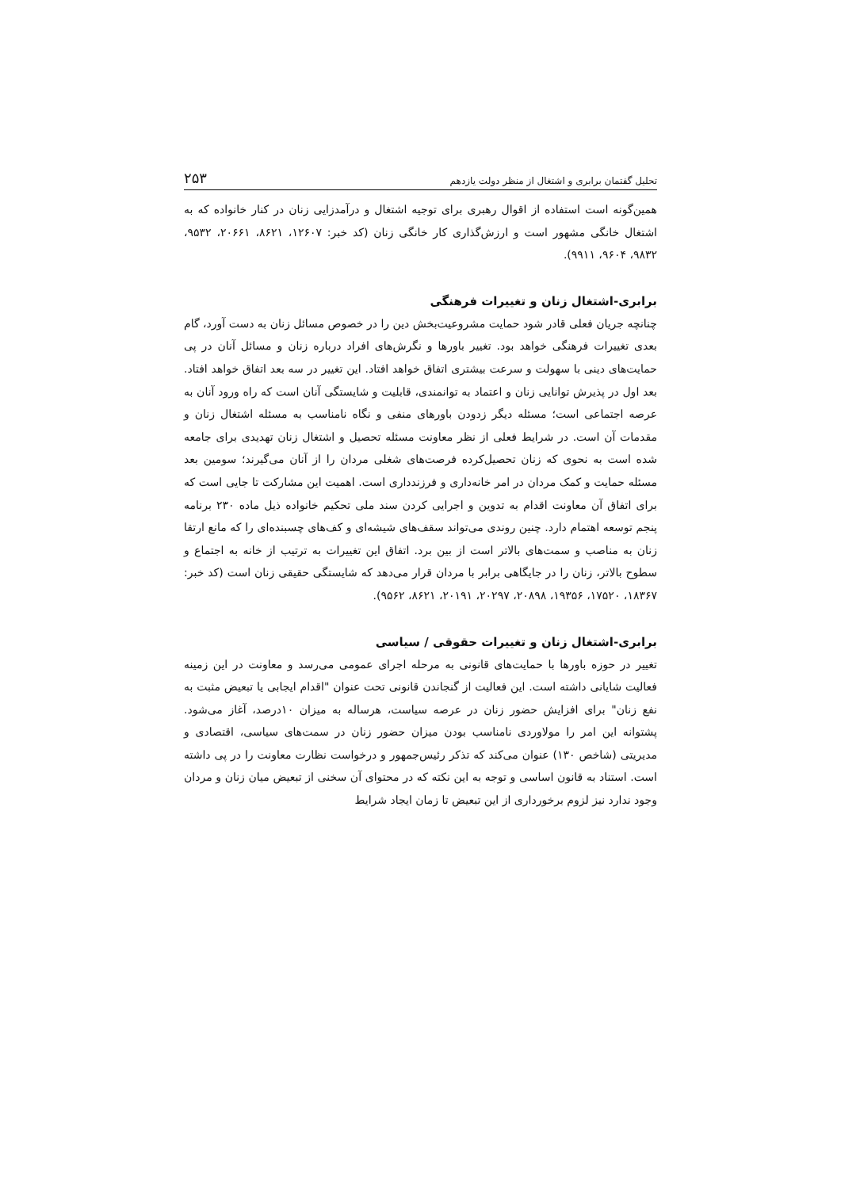تحلیل گفتمان برابری و اشتغال از منظر دولت یازدهم ۲۵۳
همین‌گونه است استفاده از اقوال رهبری برای توجیه اشتغال و درآمدزایی زنان در کنار خانواده که به اشتغال خانگی مشهور است و ارزش‌گذاری کار خانگی زنان (کد خبر: ۱۲۶۰۷، ۸۶۲۱، ۲۰۶۶۱، ۹۵۳۲، ۹۸۳۲، ۹۶۰۴، ۹۹۱۱).
برابری-اشتغال زنان و تغییرات فرهنگی
چنانچه جریان فعلی قادر شود حمایت مشروعیت‌بخش دین را در خصوص مسائل زنان به دست آورد، گام بعدی تغییرات فرهنگی خواهد بود. تغییر باورها و نگرش‌های افراد درباره زنان و مسائل آنان در پی حمایت‌های دینی با سهولت و سرعت بیشتری اتفاق خواهد افتاد. این تغییر در سه بعد اتفاق خواهد افتاد. بعد اول در پذیرش توانایی زنان و اعتماد به توانمندی، قابلیت و شایستگی آنان است که راه ورود آنان به عرصه اجتماعی است؛ مسئله دیگر زدودن باورهای منفی و نگاه نامناسب به مسئله اشتغال زنان و مقدمات آن است. در شرایط فعلی از نظر معاونت مسئله تحصیل و اشتغال زنان تهدیدی برای جامعه شده است به نحوی که زنان تحصیل‌کرده فرصت‌های شغلی مردان را از آنان می‌گیرند؛ سومین بعد مسئله حمایت و کمک مردان در امر خانه‌داری و فرزندداری است. اهمیت این مشارکت تا جایی است که برای اتفاق آن معاونت اقدام به تدوین و اجرایی کردن سند ملی تحکیم خانواده ذیل ماده ۲۳۰ برنامه پنجم توسعه اهتمام دارد. چنین روندی می‌تواند سقف‌های شیشه‌ای و کف‌های چسبنده‌ای را که مانع ارتقا زنان به مناصب و سمت‌های بالاتر است از بین برد. اتفاق این تغییرات به ترتیب از خانه به اجتماع و سطوح بالاتر، زنان را در جایگاهی برابر با مردان قرار می‌دهد که شایستگی حقیقی زنان است (کد خبر: ۱۸۳۶۷، ۱۷۵۲۰، ۱۹۳۵۶، ۲۰۸۹۸، ۲۰۲۹۷، ۲۰۱۹۱، ۸۶۲۱، ۹۵۶۲).
برابری-اشتغال زنان و تغییرات حقوقی / سیاسی
تغییر در حوزه باورها با حمایت‌های قانونی به مرحله اجرای عمومی می‌رسد و معاونت در این زمینه فعالیت شایانی داشته است. این فعالیت از گنجاندن قانونی تحت عنوان "اقدام ایجابی یا تبعیض مثبت به نفع زنان" برای افزایش حضور زنان در عرصه سیاست، هرساله به میزان ۱۰درصد، آغاز می‌شود. پشتوانه این امر را مولاوردی نامناسب بودن میزان حضور زنان در سمت‌های سیاسی، اقتصادی و مدیریتی (شاخص ۱۳۰) عنوان می‌کند که تذکر رئیس‌جمهور و درخواست نظارت معاونت را در پی داشته است. استناد به قانون اساسی و توجه به این نکته که در محتوای آن سخنی از تبعیض میان زنان و مردان وجود ندارد نیز لزوم برخورداری از این تبعیض تا زمان ایجاد شرایط